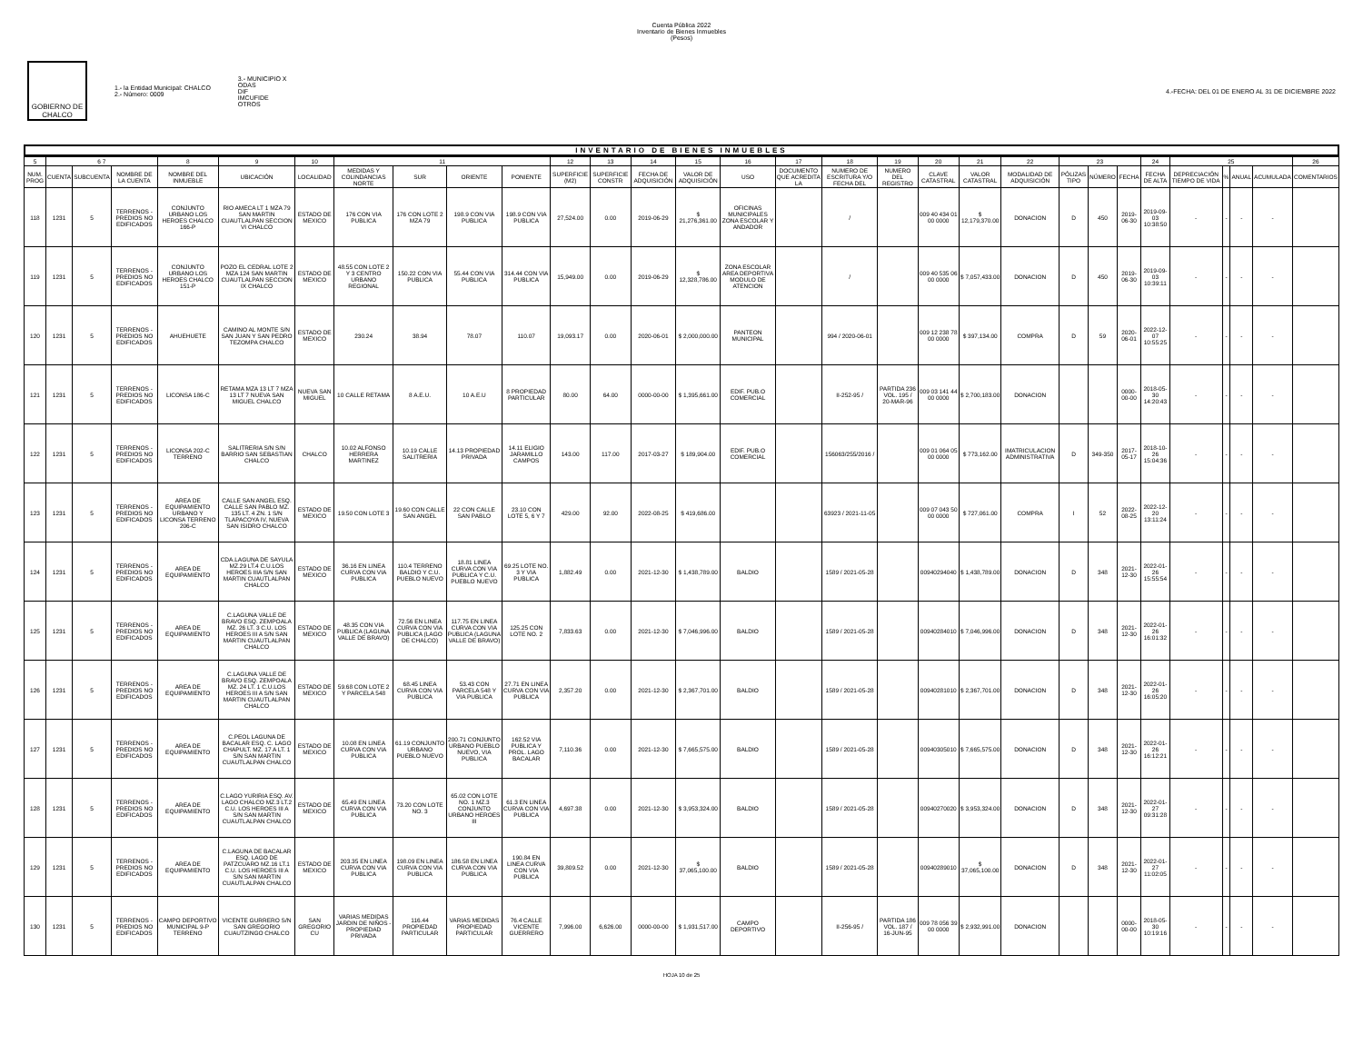Cuenta Pública 2022
Inventario de Bienes Inmuebles
(Pesos)
GOBIERNO DE CHALCO
1.- la Entidad Municipal: CHALCO
2.- Número: 0009
3.- MUNICIPIO X
ODAS
DIF
IMCUFIDE
OTROS
4.-FECHA: DEL 01 DE ENERO AL 31 DE DICIEMBRE 2022
INVENTARIO DE BIENES INMUEBLES
| 5 | 6 7 | | | 8 | 9 | 10 | 11 | | | | 12 | 13 | 14 | 15 | 16 | 17 | 18 | 19 | 20 | 21 | 22 | 23 | | | 24 | 25 | | | | 26 |
| --- | --- | --- | --- | --- | --- | --- | --- | --- | --- | --- | --- | --- | --- | --- | --- | --- | --- | --- | --- | --- | --- | --- | --- | --- | --- | --- | --- | --- | --- | --- |
| NUM. PROG | CUENTA | SUBCUENTA | NOMBRE DE LA CUENTA | NOMBRE DEL INMUEBLE | UBICACIÓN | LOCALIDAD | MEDIDAS Y COLINDANCIAS NORTE | SUR | ORIENTE | PONIENTE | SUPERFICIE (M2) | SUPERFICIE CONSTR | FECHA DE ADQUISICIÓN | VALOR DE ADQUISICIÓN | USO | DOCUMENTO QUE ACREDITA LA | NUMERO DE ESCRITURA Y/O FECHA DEL | NUMERO DEL REGISTRO | CLAVE CATASTRAL | VALOR CATASTRAL | MODALIDAD DE ADQUISICIÓN | PÓLIZAS TIPO | NÚMERO | FECHA | FECHA DE ALTA | DEPRECIACIÓN TIEMPO DE VIDA | % | ANUAL | ACUMULADA | COMENTARIOS |
| 118 | 1231 | 5 | TERRENOS - PREDIOS NO EDIFICADOS | CONJUNTO URBANO LOS HEROES CHALCO 166-P | RIO AMECA LT 1 MZA 79 SAN MARTIN CUAUTLALPAN SECCION VI CHALCO | ESTADO DE MEXICO | 176 CON VIA PUBLICA | 176 CON LOTE 2 MZA 79 | 198.9 CON VIA PUBLICA | 198.9 CON VIA PUBLICA | 27,524.00 | 0.00 | 2019-06-29 | $ 21,276,361.00 | OFICINAS MUNICIPALES ZONA ESCOLAR Y ANDADOR | | / | | 009 40 434 01 00 0000 | $ 12,179,370.00 | DONACION | D | 450 | 2019-06-30 | 2019-09-03 10:38:50 | - | - | - | - | |
| 119 | 1231 | 5 | TERRENOS - PREDIOS NO EDIFICADOS | CONJUNTO URBANO LOS HEROES CHALCO 151-P | POZO EL CEDRAL LOTE 2 MZA 124 SAN MARTIN CUAUTLALPAN SECCION IX CHALCO | ESTADO DE MEXICO | 48.55 CON LOTE 2 Y 3 CENTRO URBANO REGIONAL | 150.22 CON VIA PUBLICA | 55.44 CON VIA PUBLICA | 314.44 CON VIA PUBLICA | 15,949.00 | 0.00 | 2019-06-29 | $ 12,328,786.00 | ZONA ESCOLAR AREA DEPORTIVA MODULO DE ATENCION | | / | | 009 40 535 06 00 0000 | $ 7,057,433.00 | DONACION | D | 450 | 2019-06-30 | 2019-09-03 10:39:11 | - | - | - | - | |
| 120 | 1231 | 5 | TERRENOS - PREDIOS NO EDIFICADOS | AHUEHUETE | CAMINO AL MONTE S/N SAN JUAN Y SAN PEDRO TEZOMPA CHALCO | ESTADO DE MEXICO | 230.24 | 38.94 | 78.07 | 110.07 | 19,093.17 | 0.00 | 2020-06-01 | $ 2,000,000.00 | PANTEON MUNICIPAL | | 994 / 2020-06-01 | | 009 12 238 78 00 0000 | $ 397,134.00 | COMPRA | D | 59 | 2020-06-01 | 2022-12-07 10:55:25 | - | - | - | - | |
| 121 | 1231 | 5 | TERRENOS - PREDIOS NO EDIFICADOS | LICONSA 186-C | RETAMA MZA 13 LT 7 MZA 13 LT 7 NUEVA SAN MIGUEL CHALCO | NUEVA SAN MIGUEL | 10 CALLE RETAMA | 8 A.E.U. | 10 A.E.U | 8 PROPIEDAD PARTICULAR | 80.00 | 64.00 | 0000-00-00 | $ 1,395,661.00 | EDIF. PUB.O COMERCIAL | | II-252-95 / | PARTIDA 236 VOL. 195 / 20-MAR-96 | 009 03 141 44 00 0000 | $ 2,700,183.00 | DONACION | | | 0000-00-00 | 2018-05-30 14:20:43 | - | - | - | - | |
| 122 | 1231 | 5 | TERRENOS - PREDIOS NO EDIFICADOS | LICONSA 202-C TERRENO | SALITRERIA S/N S/N BARRIO SAN SEBASTIAN CHALCO | CHALCO | 10.02 ALFONSO HERRERA MARTINEZ | 10.19 CALLE SALITRERIA | 14.13 PROPIEDAD PRIVADA | 14.11 ELIGIO JARAMILLO CAMPOS | 143.00 | 117.00 | 2017-03-27 | $ 189,904.00 | EDIF. PUB.O COMERCIAL | | 156063/255/2016 / | | 009 01 064 05 00 0000 | $ 773,162.00 | IMATRICULACION ADMINISTRATIVA | D | 349-350 | 2017-05-17 | 2018-10-26 15:04:36 | - | - | - | - | |
| 123 | 1231 | 5 | TERRENOS - PREDIOS NO EDIFICADOS | AREA DE EQUIPAMIENTO URBANO Y LICONSA TERRENO 206-C | CALLE SAN ANGEL ESQ. CALLE SAN PABLO MZ. 135 LT. 4 ZN. 1 S/N TLAPACOYA IV, NUEVA SAN ISIDRO CHALCO | ESTADO DE MEXICO | 19.50 CON LOTE 3 | 19.60 CON CALLE SAN ANGEL | 22 CON CALLE SAN PABLO | 23.10 CON LOTE 5, 6 Y 7 | 429.00 | 92.00 | 2022-08-25 | $ 419,686.00 | | | 63923 / 2021-11-05 | | 009 07 043 50 00 0000 | $ 727,061.00 | COMPRA | I | 52 | 2022-08-25 | 2022-12-20 13:11:24 | - | - | - | - | |
| 124 | 1231 | 5 | TERRENOS - PREDIOS NO EDIFICADOS | AREA DE EQUIPAMIENTO | CDA.LAGUNA DE SAYULA MZ.29 LT.4 C.U.LOS HEROES IIIA S/N SAN MARTIN CUAUTLALPAN CHALCO | ESTADO DE MEXICO | 36.16 EN LINEA CURVA CON VIA PUBLICA | 110.4 TERRENO BALDIO Y C.U. PUEBLO NUEVO | 18.81 LINEA CURVA CON VIA PUBLICA Y C.U. PUEBLO NUEVO | 69.25 LOTE NO. 3 Y VIA PUBLICA | 1,882.49 | 0.00 | 2021-12-30 | $ 1,438,789.00 | BALDIO | | 1589 / 2021-05-28 | | 00940294040 | $ 1,438,789.00 | DONACION | D | 348 | 2021-12-30 | 2022-01-26 15:55:54 | - | - | - | - | |
| 125 | 1231 | 5 | TERRENOS - PREDIOS NO EDIFICADOS | AREA DE EQUIPAMIENTO | C.LAGUNA VALLE DE BRAVO ESQ. ZEMPOALA MZ. 26 LT. 3 C.U. LOS HEROES III A S/N SAN MARTIN CUAUTLALPAN CHALCO | ESTADO DE MEXICO | 48.35 CON VIA PUBLICA (LAGUNA VALLE DE BRAVO) | 72.56 EN LINEA CURVA CON VIA PUBLICA (LAGO DE CHALCO) | 117.75 EN LINEA CURVA CON VIA PUBLICA (LAGUNA VALLE DE BRAVO) | 125.25 CON LOTE NO. 2 | 7,833.63 | 0.00 | 2021-12-30 | $ 7,046,996.00 | BALDIO | | 1589 / 2021-05-28 | | 00940284010 | $ 7,046,996.00 | DONACION | D | 348 | 2021-12-30 | 2022-01-26 16:01:32 | - | - | - | - | |
| 126 | 1231 | 5 | TERRENOS - PREDIOS NO EDIFICADOS | AREA DE EQUIPAMIENTO | C.LAGUNA VALLE DE BRAVO ESQ. ZEMPOALA MZ. 24 LT. 1 C.U.LOS HEROES III A S/N SAN MARTIN CUAUTLALPAN CHALCO | ESTADO DE MEXICO | 59.68 CON LOTE 2 Y PARCELA 548 | 68.45 LINEA CURVA CON VIA PUBLICA | 53.43 CON PARCELA 548 Y VIA PUBLICA | 27.71 EN LINEA CURVA CON VIA PUBLICA | 2,357.20 | 0.00 | 2021-12-30 | $ 2,367,701.00 | BALDIO | | 1589 / 2021-05-28 | | 00940281010 | $ 2,367,701.00 | DONACION | D | 348 | 2021-12-30 | 2022-01-26 16:05:20 | - | - | - | - | |
| 127 | 1231 | 5 | TERRENOS - PREDIOS NO EDIFICADOS | AREA DE EQUIPAMIENTO | C.PEOL LAGUNA DE BACALAR ESQ. C. LAGO CHAPULT. MZ. 17 A LT. 1 S/N SAN MARTIN CUAUTLALPAN CHALCO | ESTADO DE MEXICO | 10.08 EN LINEA CURVA CON VIA PUBLICA | 61.19 CONJUNTO URBANO PUEBLO NUEVO | 200.71 CONJUNTO URBANO PUEBLO NUEVO, VIA PUBLICA | 162.52 VIA PUBLICA Y PROL. LAGO BACALAR | 7,110.36 | 0.00 | 2021-12-30 | $ 7,665,575.00 | BALDIO | | 1589 / 2021-05-28 | | 00940305010 | $ 7,665,575.00 | DONACION | D | 348 | 2021-12-30 | 2022-01-26 16:12:21 | - | - | - | - | |
| 128 | 1231 | 5 | TERRENOS - PREDIOS NO EDIFICADOS | AREA DE EQUIPAMIENTO | C.LAGO YURIRIA ESQ. AV. LAGO CHALCO MZ.3 LT.2 C.U. LOS HEROES III A S/N SAN MARTIN CUAUTLALPAN CHALCO | ESTADO DE MEXICO | 65.49 EN LINEA CURVA CON VIA PUBLICA | 73.20 CON LOTE NO. 3 | 65.02 CON LOTE NO. 1 MZ.3 CONJUNTO URBANO HEROES III | 61.3 EN LINEA CURVA CON VIA PUBLICA | 4,697.38 | 0.00 | 2021-12-30 | $ 3,953,324.00 | BALDIO | | 1589 / 2021-05-28 | | 00940270020 | $ 3,953,324.00 | DONACION | D | 348 | 2021-12-30 | 2022-01-27 09:31:28 | - | - | - | - | |
| 129 | 1231 | 5 | TERRENOS - PREDIOS NO EDIFICADOS | AREA DE EQUIPAMIENTO | C.LAGUNA DE BACALAR ESQ. LAGO DE PATZCUARO MZ.16 LT.1 C.U. LOS HEROES III A S/N SAN MARTIN CUAUTLALPAN CHALCO | ESTADO DE MEXICO | 203.35 EN LINEA CURVA CON VIA PUBLICA | 198.09 EN LINEA CURVA CON VIA PUBLICA | 186.58 EN LINEA CURVA CON VIA PUBLICA | 190.84 EN LINEA CURVA CON VIA PUBLICA | 39,809.52 | 0.00 | 2021-12-30 | $ 37,065,100.00 | BALDIO | | 1589 / 2021-05-28 | | 00940289010 | $ 37,065,100.00 | DONACION | D | 348 | 2021-12-30 | 2022-01-27 11:02:05 | - | - | - | - | |
| 130 | 1231 | 5 | TERRENOS - PREDIOS NO EDIFICADOS | CAMPO DEPORTIVO MUNICIPAL 9-P TERRENO | VICENTE GURRERO S/N SAN GREGORIO CUAUTZINGO CHALCO | SAN GREGORIO CU | VARIAS MEDIDAS JARDIN DE NIÑOS - PROPIEDAD PRIVADA | 116.44 PROPIEDAD PARTICULAR | VARIAS MEDIDAS PROPIEDAD PARTICULAR | 76.4 CALLE VICENTE GUERRERO | 7,996.00 | 6,626.00 | 0000-00-00 | $ 1,931,517.00 | CAMPO DEPORTIVO | | II-256-95 / | PARTIDA 186 VOL. 187 / 16-JUN-95 | 009 78 056 39 00 0000 | $ 2,932,991.00 | DONACION | | | 0000-00-00 | 2018-05-30 10:19:16 | - | - | - | - | |
HOJA 10 de 25